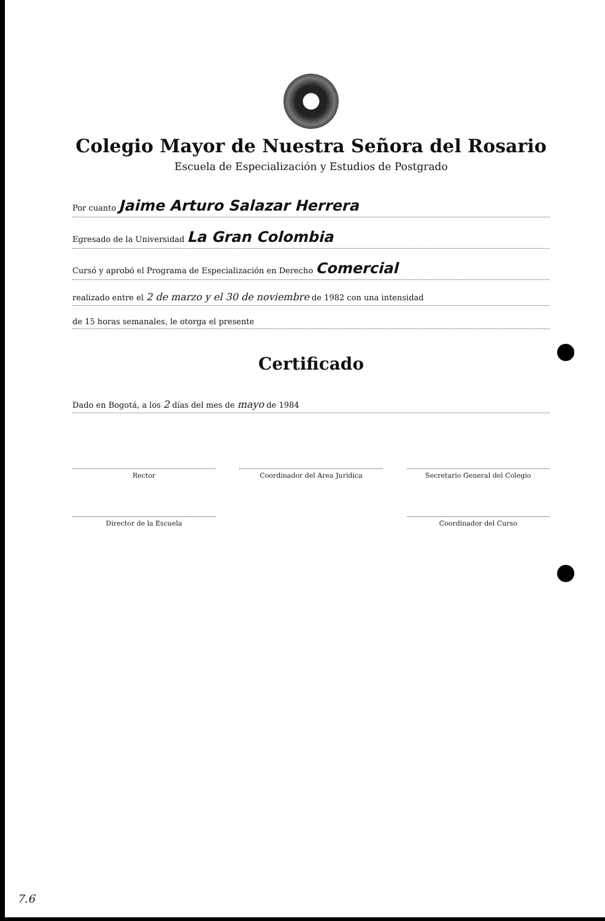Colegio Mayor de Nuestra Señora del Rosario
Escuela de Especialización y Estudios de Postgrado
Por cuanto Jaime Arturo Salazar Herrera
Egresado de la Universidad La Gran Colombia
Cursó y aprobó el Programa de Especialización en Derecho Comercial
realizado entre el 2 de marzo y el 30 de noviembre de 1982 con una intensidad
de 15 horas semanales, le otorga el presente
Certificado
Dado en Bogotá, a los 2 días del mes de mayo de 1984
Rector
Coordinador del Area Juridica
Secretario General del Colegio
Director de la Escuela
Coordinador del Curso
7.6